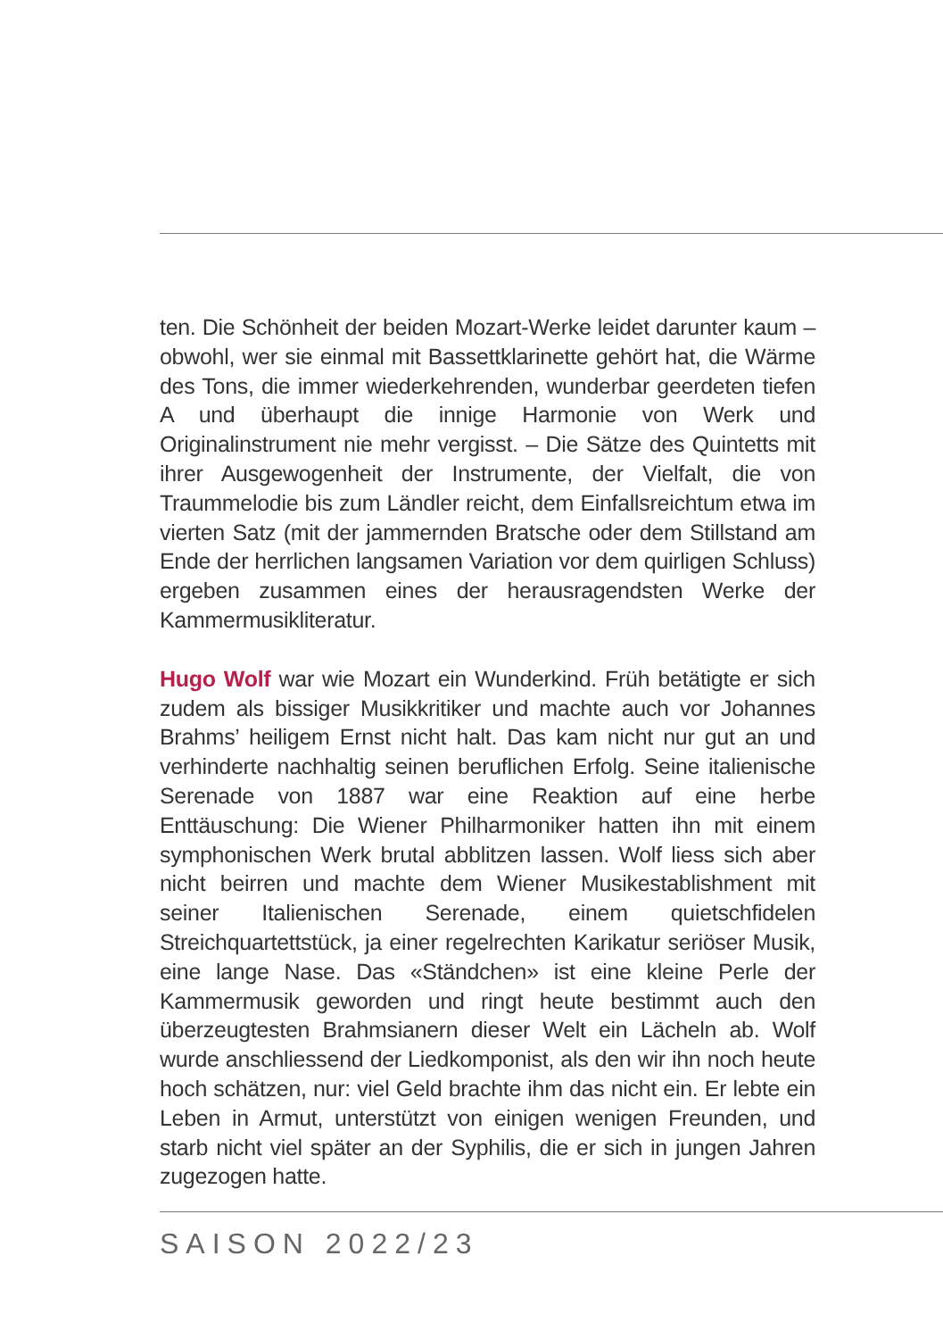ten. Die Schönheit der beiden Mozart-Werke leidet darunter kaum – obwohl, wer sie einmal mit Bassettklarinette gehört hat, die Wärme des Tons, die immer wiederkehrenden, wunderbar geerdeten tiefen A und überhaupt die innige Harmonie von Werk und Originalinstrument nie mehr vergisst. – Die Sätze des Quintetts mit ihrer Ausgewogenheit der Instrumente, der Vielfalt, die von Traummelodie bis zum Ländler reicht, dem Einfallsreichtum etwa im vierten Satz (mit der jammernden Bratsche oder dem Stillstand am Ende der herrlichen langsamen Variation vor dem quirligen Schluss) ergeben zusammen eines der herausragendsten Werke der Kammermusikliteratur.
Hugo Wolf war wie Mozart ein Wunderkind. Früh betätigte er sich zudem als bissiger Musikkritiker und machte auch vor Johannes Brahms’ heiligem Ernst nicht halt. Das kam nicht nur gut an und verhinderte nachhaltig seinen beruflichen Erfolg. Seine italienische Serenade von 1887 war eine Reaktion auf eine herbe Enttäuschung: Die Wiener Philharmoniker hatten ihn mit einem symphonischen Werk brutal abblitzen lassen. Wolf liess sich aber nicht beirren und machte dem Wiener Musikestablishment mit seiner Italienischen Serenade, einem quietschfidelen Streichquartettstück, ja einer regelrechten Karikatur seriöser Musik, eine lange Nase. Das «Ständchen» ist eine kleine Perle der Kammermusik geworden und ringt heute bestimmt auch den überzeugtesten Brahmsianern dieser Welt ein Lächeln ab. Wolf wurde anschliessend der Liedkomponist, als den wir ihn noch heute hoch schätzen, nur: viel Geld brachte ihm das nicht ein. Er lebte ein Leben in Armut, unterstützt von einigen wenigen Freunden, und starb nicht viel später an der Syphilis, die er sich in jungen Jahren zugezogen hatte.
SAISON 2022/23